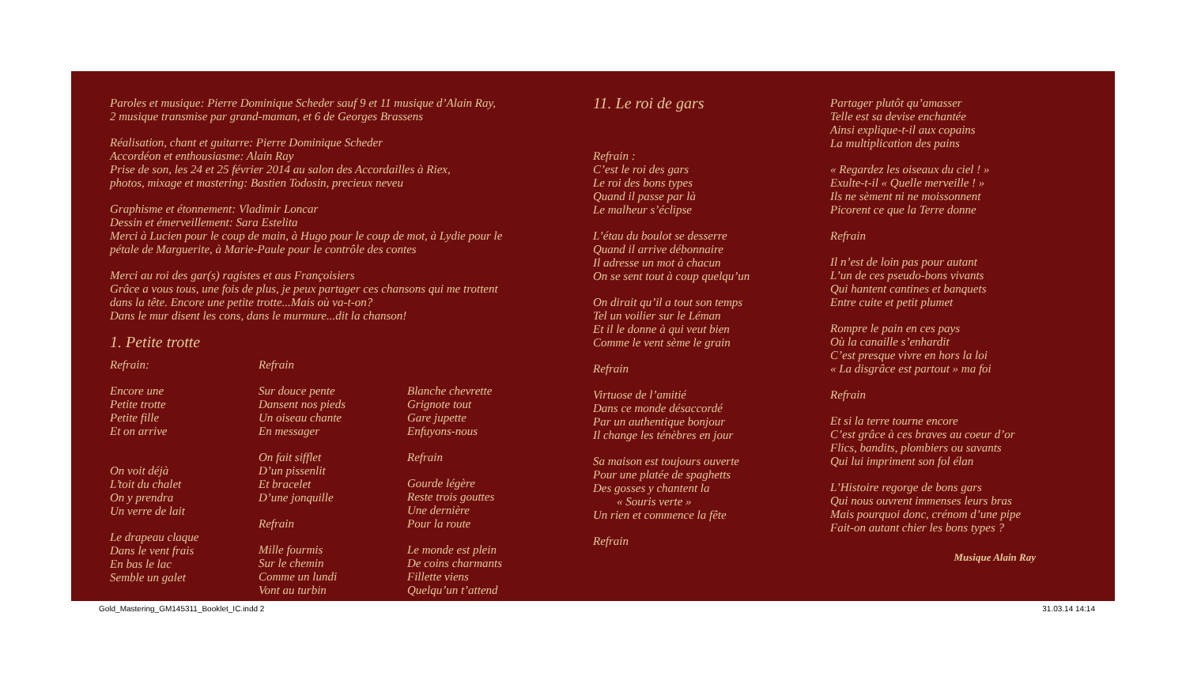Paroles et musique: Pierre Dominique Scheder sauf 9 et 11 musique d’Alain Ray,
2 musique transmise par grand-maman, et 6 de Georges Brassens
Réalisation, chant et guitarre: Pierre Dominique Scheder
Accordéon et enthousiasme: Alain Ray
Prise de son, les 24 et 25 février 2014 au salon des Accordailles à Riex,
photos, mixage et mastering: Bastien Todosin, precieux neveu
Graphisme et étonnement: Vladimir Loncar
Dessin et émerveillement: Sara Estelita
Merci à Lucien pour le coup de main, à Hugo pour le coup de mot, à Lydie pour le
pétale de Marguerite, à Marie-Paule pour le contrôle des contes
Merci au roi des gar(s) ragistes et aus Françoisiers
Grâce a vous tous, une fois de plus, je peux partager ces chansons qui me trottent
dans la tête. Encore une petite trotte...Mais où va-t-on?
Dans le mur disent les cons, dans le murmure...dit la chanson!
1. Petite trotte
Refrain:
Encore une
Petite trotte
Petite fille
Et on arrive
On voit déjà
L’toit du chalet
On y prendra
Un verre de lait
Le drapeau claque
Dans le vent frais
En bas le lac
Semble un galet
Refrain
Sur douce pente
Dansent nos pieds
Un oiseau chante
En messager
On fait sifflet
D’un pissenlit
Et bracelet
D’une jonquille
Refrain
Mille fourmis
Sur le chemin
Comme un lundi
Vont au turbin
Blanche chevrette
Grignote tout
Gare jupette
Enfuyons-nous
Refrain
Gourde légère
Reste trois gouttes
Une dernière
Pour la route
Le monde est plein
De coins charmants
Fillette viens
Quelqu’un t’attend
11. Le roi de gars
Refrain :
C’est le roi des gars
Le roi des bons types
Quand il passe par là
Le malheur s’éclipse
L’étau du boulot se desserre
Quand il arrive débonnaire
Il adresse un mot à chacun
On se sent tout à coup quelqu’un
On dirait qu’il a tout son temps
Tel un voilier sur le Léman
Et il le donne à qui veut bien
Comme le vent sème le grain
Refrain
Virtuose de l’amitié
Dans ce monde désaccordé
Par un authentique bonjour
Il change les ténèbres en jour
Sa maison est toujours ouverte
Pour une platée de spaghetts
Des gosses y chantent la
« Souris verte »
Un rien et commence la fête
Refrain
Partager plutôt qu’amasser
Telle est sa devise enchantée
Ainsi explique-t-il aux copains
La multiplication des pains
« Regardez les oiseaux du ciel ! »
Exulte-t-il « Quelle merveille ! »
Ils ne sèment ni ne moissonnent
Picorent ce que la Terre donne
Refrain
Il n’est de loin pas pour autant
L’un de ces pseudo-bons vivants
Qui hantent cantines et banquets
Entre cuite et petit plumet
Rompre le pain en ces pays
Où la canaille s’enhardit
C’est presque vivre en hors la loi
« La disgrâce est partout » ma foi
Refrain
Et si la terre tourne encore
C’est grâce à ces braves au coeur d’or
Flics, bandits, plombiers ou savants
Qui lui impriment son fol élan
L’Histoire regorge de bons gars
Qui nous ouvrent immenses leurs bras
Mais pourquoi donc, crénom d’une pipe
Fait-on autant chier les bons types ?
Musique Alain Ray
Gold_Mastering_GM145311_Booklet_IC.indd 2 31.03.14 14:14